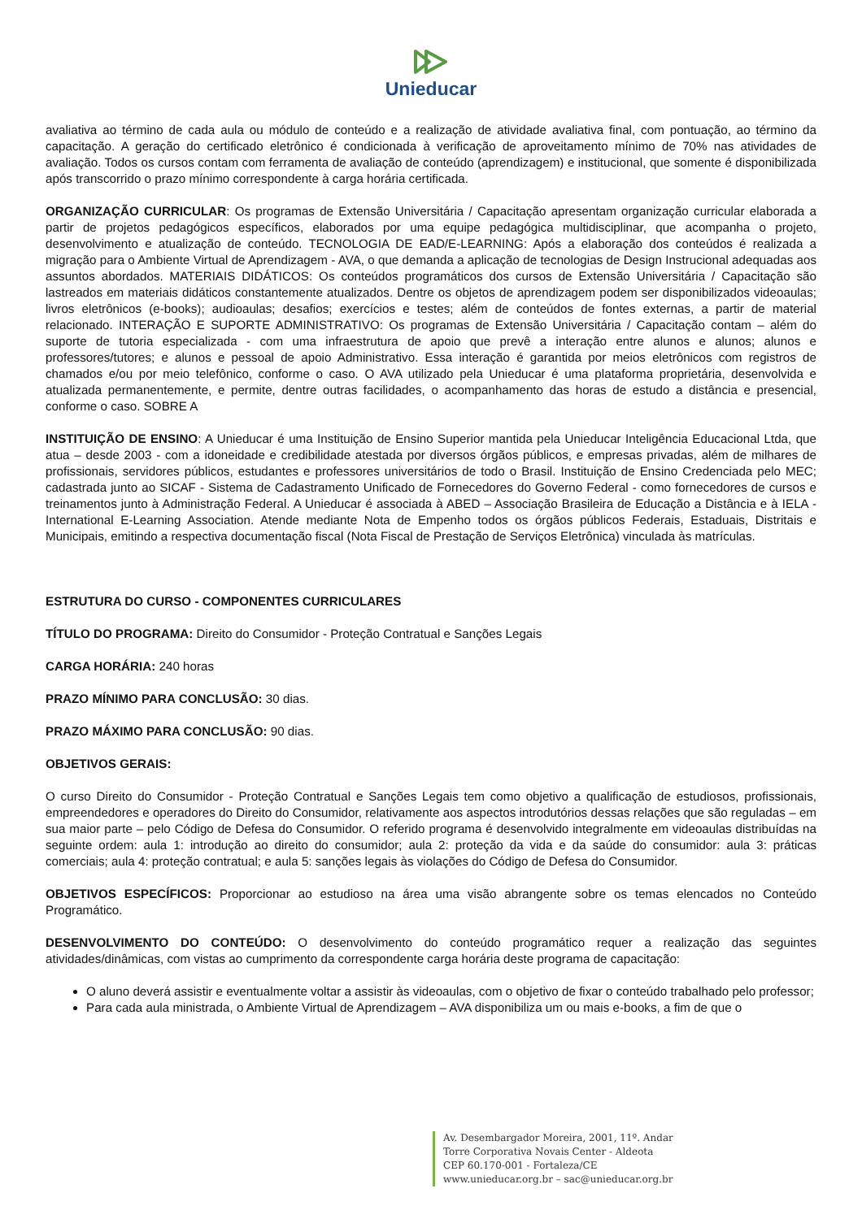Unieducar
avaliativa ao término de cada aula ou módulo de conteúdo e a realização de atividade avaliativa final, com pontuação, ao término da capacitação. A geração do certificado eletrônico é condicionada à verificação de aproveitamento mínimo de 70% nas atividades de avaliação. Todos os cursos contam com ferramenta de avaliação de conteúdo (aprendizagem) e institucional, que somente é disponibilizada após transcorrido o prazo mínimo correspondente à carga horária certificada.
ORGANIZAÇÃO CURRICULAR: Os programas de Extensão Universitária / Capacitação apresentam organização curricular elaborada a partir de projetos pedagógicos específicos, elaborados por uma equipe pedagógica multidisciplinar, que acompanha o projeto, desenvolvimento e atualização de conteúdo. TECNOLOGIA DE EAD/E-LEARNING: Após a elaboração dos conteúdos é realizada a migração para o Ambiente Virtual de Aprendizagem - AVA, o que demanda a aplicação de tecnologias de Design Instrucional adequadas aos assuntos abordados. MATERIAIS DIDÁTICOS: Os conteúdos programáticos dos cursos de Extensão Universitária / Capacitação são lastreados em materiais didáticos constantemente atualizados. Dentre os objetos de aprendizagem podem ser disponibilizados videoaulas; livros eletrônicos (e-books); audioaulas; desafios; exercícios e testes; além de conteúdos de fontes externas, a partir de material relacionado. INTERAÇÃO E SUPORTE ADMINISTRATIVO: Os programas de Extensão Universitária / Capacitação contam – além do suporte de tutoria especializada - com uma infraestrutura de apoio que prevê a interação entre alunos e alunos; alunos e professores/tutores; e alunos e pessoal de apoio Administrativo. Essa interação é garantida por meios eletrônicos com registros de chamados e/ou por meio telefônico, conforme o caso. O AVA utilizado pela Unieducar é uma plataforma proprietária, desenvolvida e atualizada permanentemente, e permite, dentre outras facilidades, o acompanhamento das horas de estudo a distância e presencial, conforme o caso. SOBRE A
INSTITUIÇÃO DE ENSINO: A Unieducar é uma Instituição de Ensino Superior mantida pela Unieducar Inteligência Educacional Ltda, que atua – desde 2003 - com a idoneidade e credibilidade atestada por diversos órgãos públicos, e empresas privadas, além de milhares de profissionais, servidores públicos, estudantes e professores universitários de todo o Brasil. Instituição de Ensino Credenciada pelo MEC; cadastrada junto ao SICAF - Sistema de Cadastramento Unificado de Fornecedores do Governo Federal - como fornecedores de cursos e treinamentos junto à Administração Federal. A Unieducar é associada à ABED – Associação Brasileira de Educação a Distância e à IELA - International E-Learning Association. Atende mediante Nota de Empenho todos os órgãos públicos Federais, Estaduais, Distritais e Municipais, emitindo a respectiva documentação fiscal (Nota Fiscal de Prestação de Serviços Eletrônica) vinculada às matrículas.
ESTRUTURA DO CURSO - COMPONENTES CURRICULARES
TÍTULO DO PROGRAMA: Direito do Consumidor - Proteção Contratual e Sanções Legais
CARGA HORÁRIA: 240 horas
PRAZO MÍNIMO PARA CONCLUSÃO: 30 dias.
PRAZO MÁXIMO PARA CONCLUSÃO: 90 dias.
OBJETIVOS GERAIS:
O curso Direito do Consumidor - Proteção Contratual e Sanções Legais tem como objetivo a qualificação de estudiosos, profissionais, empreendedores e operadores do Direito do Consumidor, relativamente aos aspectos introdutórios dessas relações que são reguladas – em sua maior parte – pelo Código de Defesa do Consumidor. O referido programa é desenvolvido integralmente em videoaulas distribuídas na seguinte ordem: aula 1: introdução ao direito do consumidor; aula 2: proteção da vida e da saúde do consumidor: aula 3: práticas comerciais; aula 4: proteção contratual; e aula 5: sanções legais às violações do Código de Defesa do Consumidor.
OBJETIVOS ESPECÍFICOS: Proporcionar ao estudioso na área uma visão abrangente sobre os temas elencados no Conteúdo Programático.
DESENVOLVIMENTO DO CONTEÚDO: O desenvolvimento do conteúdo programático requer a realização das seguintes atividades/dinâmicas, com vistas ao cumprimento da correspondente carga horária deste programa de capacitação:
O aluno deverá assistir e eventualmente voltar a assistir às videoaulas, com o objetivo de fixar o conteúdo trabalhado pelo professor;
Para cada aula ministrada, o Ambiente Virtual de Aprendizagem – AVA disponibiliza um ou mais e-books, a fim de que o
Av. Desembargador Moreira, 2001, 11º. Andar
Torre Corporativa Novais Center - Aldeota
CEP 60.170-001 - Fortaleza/CE
www.unieducar.org.br – sac@unieducar.org.br